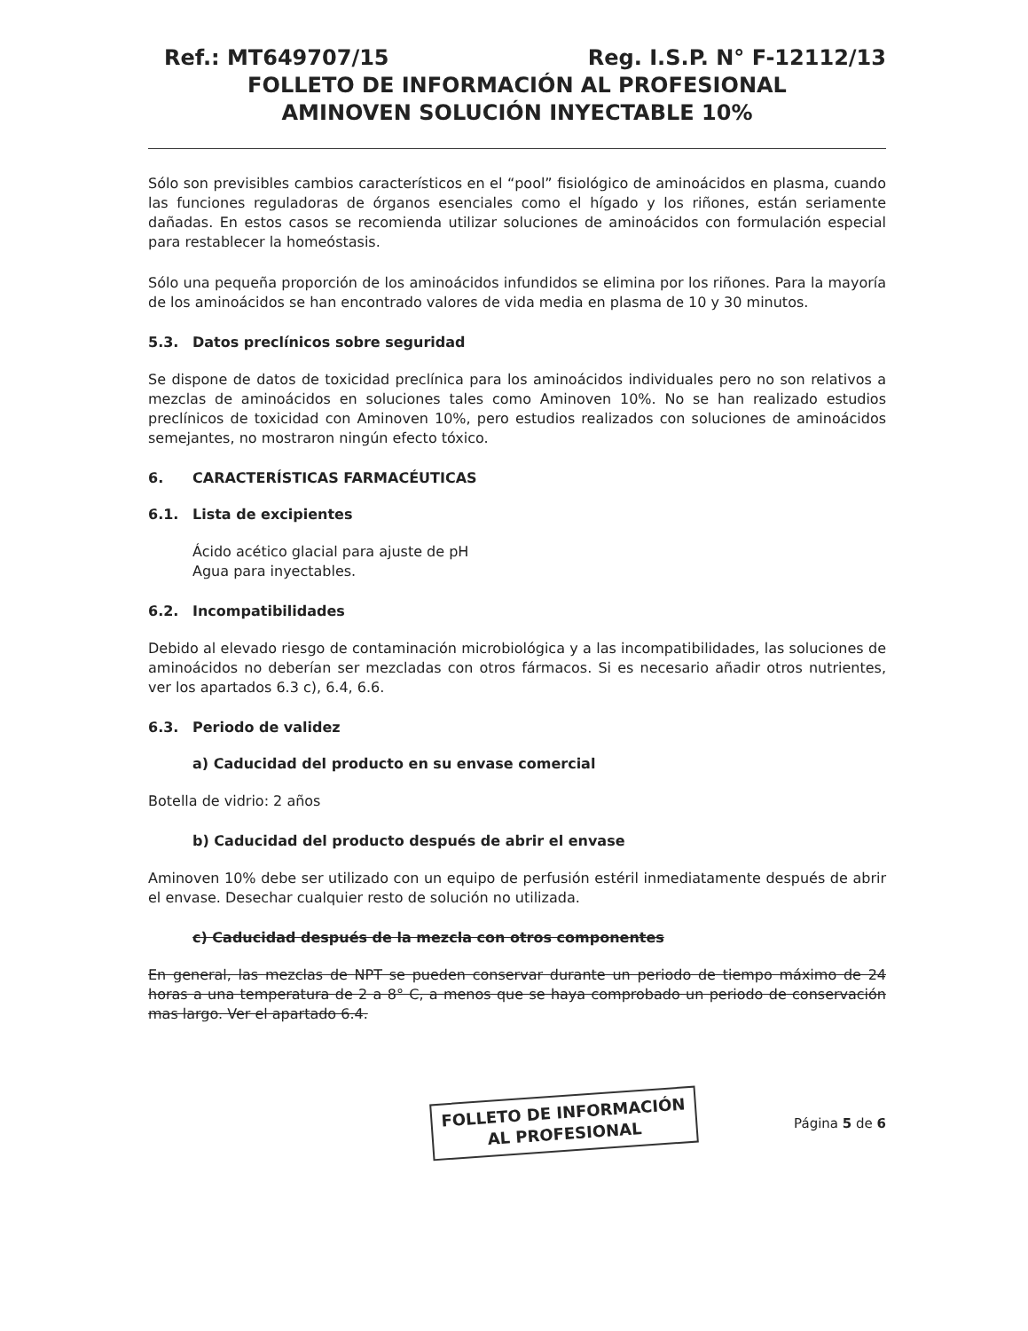Ref.: MT649707/15 Reg. I.S.P. N° F-12112/13
FOLLETO DE INFORMACIÓN AL PROFESIONAL
AMINOVEN SOLUCIÓN INYECTABLE 10%
Sólo son previsibles cambios característicos en el “pool” fisiológico de aminoácidos en plasma, cuando las funciones reguladoras de órganos esenciales como el hígado y los riñones, están seriamente dañadas. En estos casos se recomienda utilizar soluciones de aminoácidos con formulación especial para restablecer la homeóstasis.
Sólo una pequeña proporción de los aminoácidos infundidos se elimina por los riñones. Para la mayoría de los aminoácidos se han encontrado valores de vida media en plasma de 10 y 30 minutos.
5.3. Datos preclínicos sobre seguridad
Se dispone de datos de toxicidad preclínica para los aminoácidos individuales pero no son relativos a mezclas de aminoácidos en soluciones tales como Aminoven 10%. No se han realizado estudios preclínicos de toxicidad con Aminoven 10%, pero estudios realizados con soluciones de aminoácidos semejantes, no mostraron ningún efecto tóxico.
6. CARACTERÍSTICAS FARMACÉUTICAS
6.1. Lista de excipientes
Ácido acético glacial para ajuste de pH
Agua para inyectables.
6.2. Incompatibilidades
Debido al elevado riesgo de contaminación microbiológica y a las incompatibilidades, las soluciones de aminoácidos no deberían ser mezcladas con otros fármacos. Si es necesario añadir otros nutrientes, ver los apartados 6.3 c), 6.4, 6.6.
6.3. Periodo de validez
a) Caducidad del producto en su envase comercial
Botella de vidrio: 2 años
b) Caducidad del producto después de abrir el envase
Aminoven 10% debe ser utilizado con un equipo de perfusión estéril inmediatamente después de abrir el envase. Desechar cualquier resto de solución no utilizada.
c) Caducidad después de la mezcla con otros componentes
En general, las mezclas de NPT se pueden conservar durante un periodo de tiempo máximo de 24 horas a una temperatura de 2 a 8° C, a menos que se haya comprobado un periodo de conservación mas largo. Ver el apartado 6.4.
FOLLETO DE INFORMACIÓN
AL PROFESIONAL
Página 5 de 6